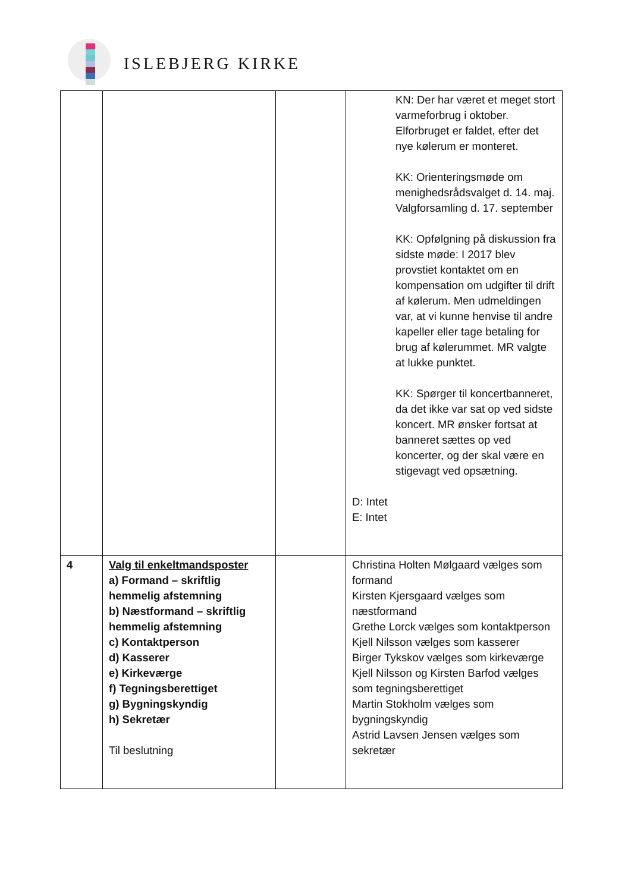ISLEBJERG KIRKE
| | | | KN: Der har været et meget stort varmeforbrug i oktober. Elforbruget er faldet, efter det nye kølerum er monteret. KK: Orienteringsmøde om menighedsrådsvalget d. 14. maj. Valgforsamling d. 17. september KK: Opfølgning på diskussion fra sidste møde: I 2017 blev provstiet kontaktet om en kompensation om udgifter til drift af kølerum. Men udmeldingen var, at vi kunne henvise til andre kapeller eller tage betaling for brug af kølerummet. MR valgte at lukke punktet. KK: Spørger til koncertbanneret, da det ikke var sat op ved sidste koncert. MR ønsker fortsat at banneret sættes op ved koncerter, og der skal være en stigevagt ved opsætning. D: Intet E: Intet |
| 4 | Valg til enkeltmandsposter a) Formand – skriftlig hemmelig afstemning b) Næstformand – skriftlig hemmelig afstemning c) Kontaktperson d) Kasserer e) Kirkeværge f) Tegningsberettiget g) Bygningskyndig h) Sekretær Til beslutning | | Christina Holten Mølgaard vælges som formand Kirsten Kjersgaard vælges som næstformand Grethe Lorck vælges som kontaktperson Kjell Nilsson vælges som kasserer Birger Tykskov vælges som kirkeværge Kjell Nilsson og Kirsten Barfod vælges som tegningsberettiget Martin Stokholm vælges som bygningskyndig Astrid Lavsen Jensen vælges som sekretær |